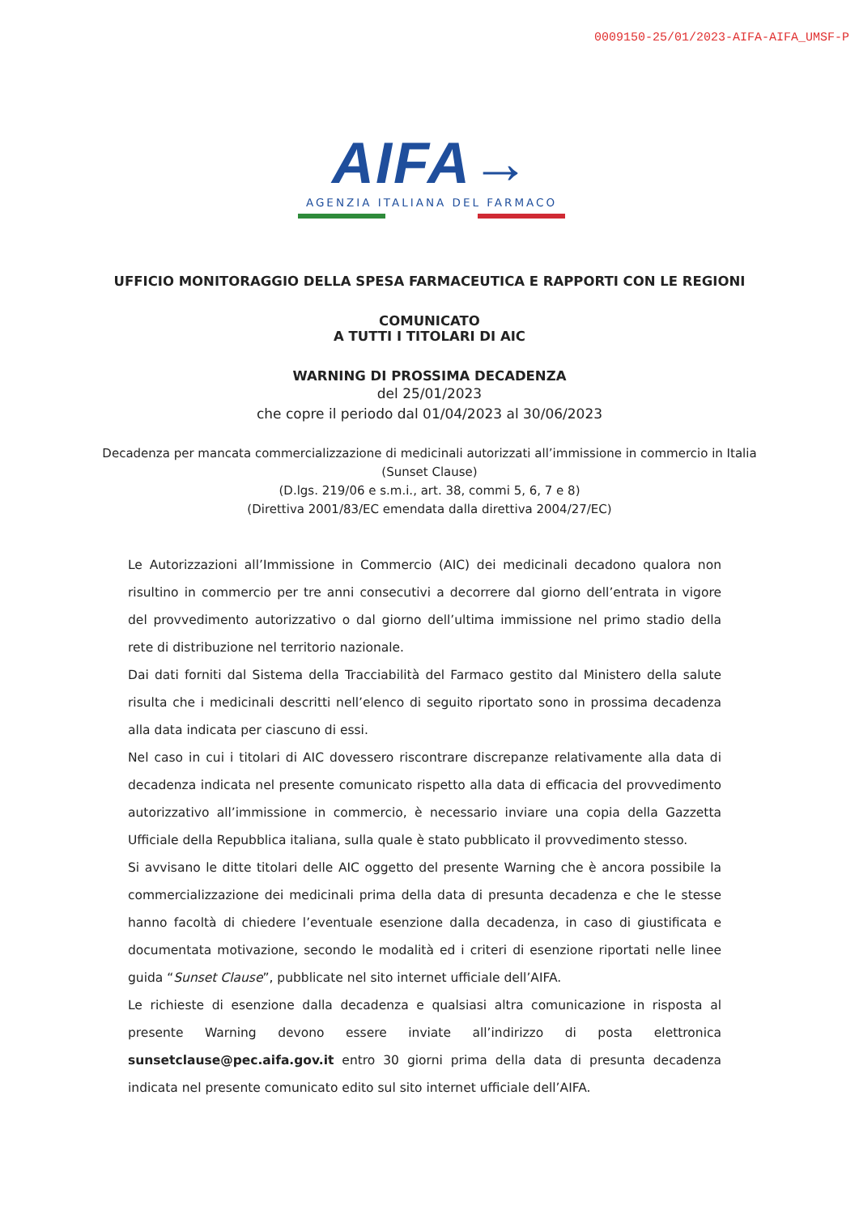0009150-25/01/2023-AIFA-AIFA_UMSF-P
AIFA→
AGENZIA ITALIANA DEL FARMACO
UFFICIO MONITORAGGIO DELLA SPESA FARMACEUTICA E RAPPORTI CON LE REGIONI
COMUNICATO
A TUTTI I TITOLARI DI AIC
WARNING DI PROSSIMA DECADENZA
del 25/01/2023
che copre il periodo dal 01/04/2023 al 30/06/2023
Decadenza per mancata commercializzazione di medicinali autorizzati all’immissione in commercio in Italia
(Sunset Clause)
(D.lgs. 219/06 e s.m.i., art. 38, commi 5, 6, 7 e 8)
(Direttiva 2001/83/EC emendata dalla direttiva 2004/27/EC)
Le Autorizzazioni all’Immissione in Commercio (AIC) dei medicinali decadono qualora non risultino in commercio per tre anni consecutivi a decorrere dal giorno dell’entrata in vigore del provvedimento autorizzativo o dal giorno dell’ultima immissione nel primo stadio della rete di distribuzione nel territorio nazionale.
Dai dati forniti dal Sistema della Tracciabilità del Farmaco gestito dal Ministero della salute risulta che i medicinali descritti nell’elenco di seguito riportato sono in prossima decadenza alla data indicata per ciascuno di essi.
Nel caso in cui i titolari di AIC dovessero riscontrare discrepanze relativamente alla data di decadenza indicata nel presente comunicato rispetto alla data di efficacia del provvedimento autorizzativo all’immissione in commercio, è necessario inviare una copia della Gazzetta Ufficiale della Repubblica italiana, sulla quale è stato pubblicato il provvedimento stesso.
Si avvisano le ditte titolari delle AIC oggetto del presente Warning che è ancora possibile la commercializzazione dei medicinali prima della data di presunta decadenza e che le stesse hanno facoltà di chiedere l’eventuale esenzione dalla decadenza, in caso di giustificata e documentata motivazione, secondo le modalità ed i criteri di esenzione riportati nelle linee guida “Sunset Clause”, pubblicate nel sito internet ufficiale dell’AIFA.
Le richieste di esenzione dalla decadenza e qualsiasi altra comunicazione in risposta al presente Warning devono essere inviate all’indirizzo di posta elettronica sunsetclause@pec.aifa.gov.it entro 30 giorni prima della data di presunta decadenza indicata nel presente comunicato edito sul sito internet ufficiale dell’AIFA.